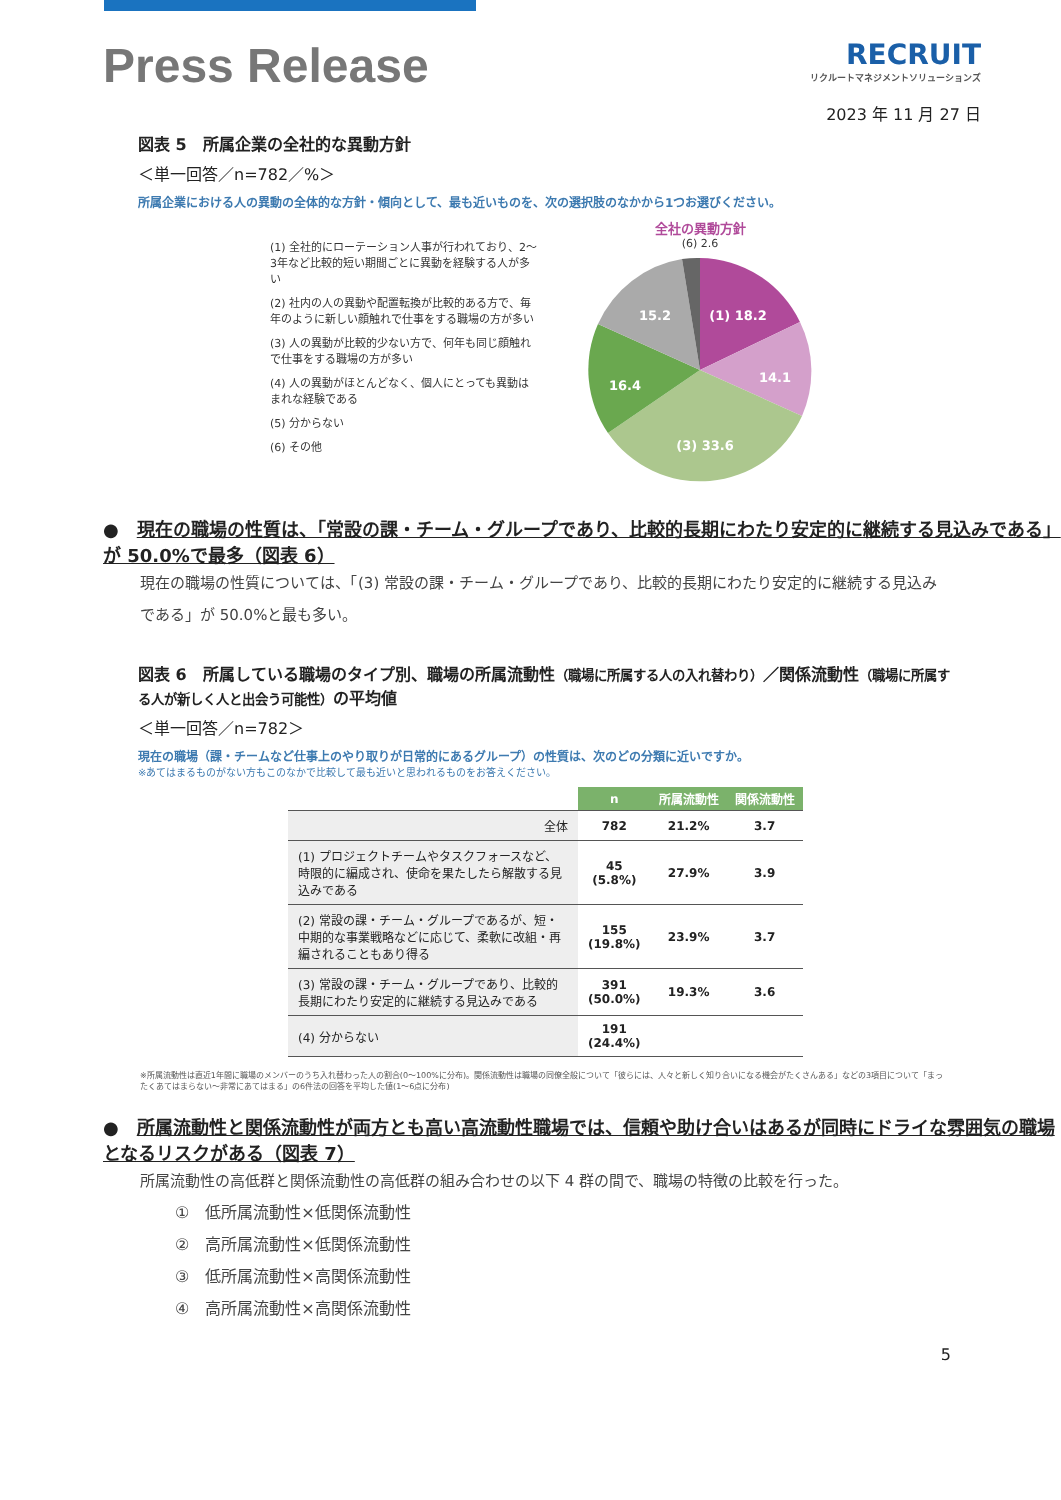Press Release
RECRUIT
リクルートマネジメントソリューションズ
2023 年 11 月 27 日
図表 5　所属企業の全社的な異動方針
＜単一回答／n=782／%＞
所属企業における人の異動の全体的な方針・傾向として、最も近いものを、次の選択肢のなかから1つお選びください。
(1) 全社的にローテーション人事が行われており、2〜3年など比較的短い期間ごとに異動を経験する人が多い
(2) 社内の人の異動や配置転換が比較的ある方で、毎年のように新しい顔触れで仕事をする職場の方が多い
(3) 人の異動が比較的少ない方で、何年も同じ顔触れで仕事をする職場の方が多い
(4) 人の異動がほとんどなく、個人にとっても異動はまれな経験である
(5) 分からない
(6) その他
全社の異動方針
(6) 2.6
(1) 18.2
14.1
(3) 33.6
16.4
15.2
●　現在の職場の性質は、「常設の課・チーム・グループであり、比較的長期にわたり安定的に継続する見込みである」が 50.0%で最多（図表 6）
現在の職場の性質については、「(3) 常設の課・チーム・グループであり、比較的長期にわたり安定的に継続する見込みである」が 50.0%と最も多い。
図表 6　所属している職場のタイプ別、職場の所属流動性（職場に所属する人の入れ替わり）／関係流動性（職場に所属する人が新しく人と出会う可能性）の平均値
＜単一回答／n=782＞
現在の職場（課・チームなど仕事上のやり取りが日常的にあるグループ）の性質は、次のどの分類に近いですか。
※あてはまるものがない方もこのなかで比較して最も近いと思われるものをお答えください。
| | n | 所属流動性 | 関係流動性 |
| --- | --- | --- | --- |
| 全体 | 782 | 21.2% | 3.7 |
| (1) プロジェクトチームやタスクフォースなど、時限的に編成され、使命を果たしたら解散する見込みである | 45 (5.8%) | 27.9% | 3.9 |
| (2) 常設の課・チーム・グループであるが、短・中期的な事業戦略などに応じて、柔軟に改組・再編されることもあり得る | 155 (19.8%) | 23.9% | 3.7 |
| (3) 常設の課・チーム・グループであり、比較的長期にわたり安定的に継続する見込みである | 391 (50.0%) | 19.3% | 3.6 |
| (4) 分からない | 191 (24.4%) | | |
※所属流動性は直近1年間に職場のメンバーのうち入れ替わった人の割合(0〜100%に分布)。関係流動性は職場の同僚全般について「彼らには、人々と新しく知り合いになる機会がたくさんある」などの3項目について「まったくあてはまらない〜非常にあてはまる」の6件法の回答を平均した値(1〜6点に分布)
●　所属流動性と関係流動性が両方とも高い高流動性職場では、信頼や助け合いはあるが同時にドライな雰囲気の職場となるリスクがある（図表 7）
所属流動性の高低群と関係流動性の高低群の組み合わせの以下 4 群の間で、職場の特徴の比較を行った。
①　低所属流動性×低関係流動性
②　高所属流動性×低関係流動性
③　低所属流動性×高関係流動性
④　高所属流動性×高関係流動性
5